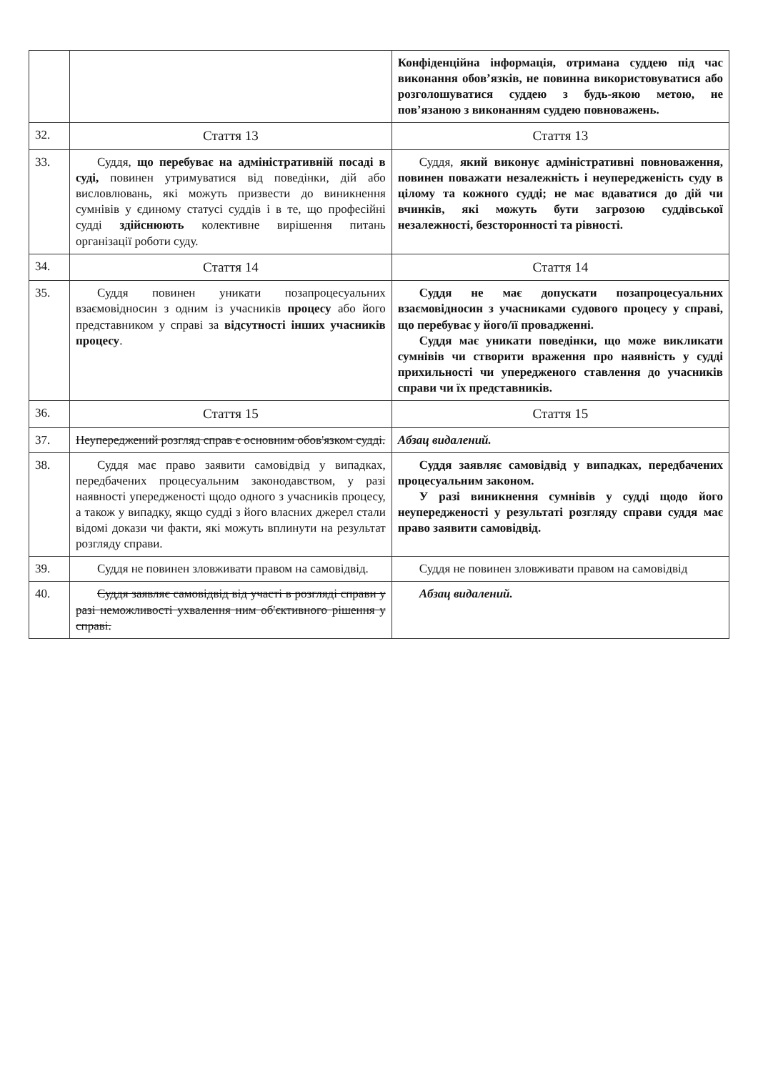| | | Конфіденційна інформація, отримана суддею під час виконання обов’язків, не повинна використовуватися або розголошуватися суддею з будь-якою метою, не пов’язаною з виконанням суддею повноважень. |
| 32. | Стаття 13 | Стаття 13 |
| 33. | Суддя, що перебуває на адміністративній посаді в суді, повинен утримуватися від поведінки, дій або висловлювань, які можуть призвести до виникнення сумнівів у єдиному статусі суддів і в те, що професійні судді здійснюють колективне вирішення питань організації роботи суду. | Суддя, який виконує адміністративні повноваження, повинен поважати незалежність і неупередженість суду в цілому та кожного судді; не має вдаватися до дій чи вчинків, які можуть бути загрозою суддівської незалежності, безсторонності та рівності. |
| 34. | Стаття 14 | Стаття 14 |
| 35. | Суддя повинен уникати позапроцесуальних взаємовідносин з одним із учасників процесу або його представником у справі за відсутності інших учасників процесу . | Суддя не має допускати позапроцесуальних взаємовідносин з учасниками судового процесу у справі, що перебуває у його/її провадженні. Суддя має уникати поведінки, що може викликати сумнівів чи створити враження про наявність у судді прихильності чи упередженого ставлення до учасників справи чи їх представників. |
| 36. | Стаття 15 | Стаття 15 |
| 37. | Неупереджений розгляд справ є основним обов'язком судді. | Абзац видалений. |
| 38. | Суддя має право заявити самовідвід у випадках, передбачених процесуальним законодавством, у разі наявності упередженості щодо одного з учасників процесу, а також у випадку, якщо судді з його власних джерел стали відомі докази чи факти, які можуть вплинути на результат розгляду справи. | Суддя заявляє самовідвід у випадках, передбачених процесуальним законом. У разі виникнення сумнівів у судді щодо його неупередженості у результаті розгляду справи суддя має право заявити самовідвід. |
| 39. | Суддя не повинен зловживати правом на самовідвід. | Суддя не повинен зловживати правом на самовідвід |
| 40. | Суддя заявляє самовідвід від участі в розгляді справи у разі неможливості ухвалення ним об'єктивного рішення у справі. | Абзац видалений. |